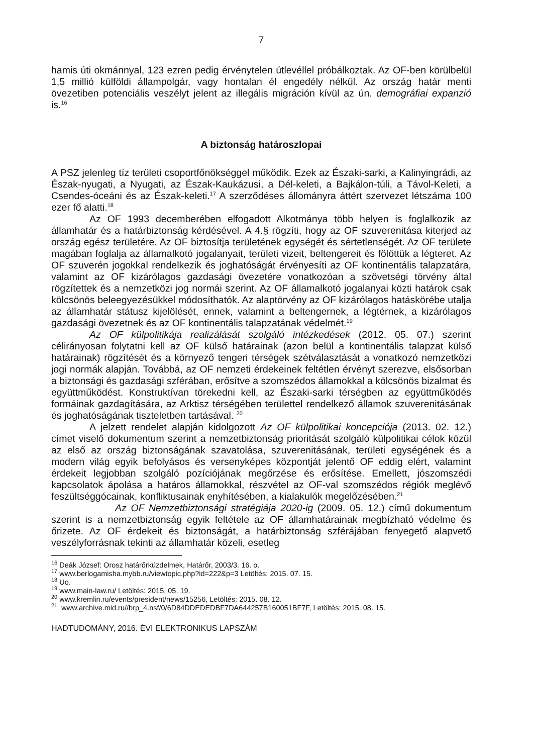7
hamis úti okmánnyal, 123 ezren pedig érvénytelen útlevéllel próbálkoztak. Az OF-ben körülbelül 1,5 millió külföldi állampolgár, vagy hontalan él engedély nélkül. Az ország határ menti övezetiben potenciális veszélyt jelent az illegális migráción kívül az ún. demográfiai expanzió is.<sup>16</sup>
A biztonság határoszlopai
A PSZ jelenleg tíz területi csoportfőnökséggel működik. Ezek az Északi-sarki, a Kalinyingrádi, az Észak-nyugati, a Nyugati, az Észak-Kaukázusi, a Dél-keleti, a Bajkálon-túli, a Távol-Keleti, a Csendes-óceáni és az Észak-keleti.<sup>17</sup> A szerződéses állományra áttért szervezet létszáma 100 ezer fő alatti.<sup>18</sup>
Az OF 1993 decemberében elfogadott Alkotmánya több helyen is foglalkozik az államhatár és a határbiztonság kérdésével. A 4.§ rögzíti, hogy az OF szuverenitása kiterjed az ország egész területére. Az OF biztosítja területének egységét és sértetlenségét. Az OF területe magában foglalja az államalkotó jogalanyait, területi vizeit, beltengereit és fölöttük a légteret. Az OF szuverén jogokkal rendelkezik és joghatóságát érvényesíti az OF kontinentális talapzatára, valamint az OF kizárólagos gazdasági övezetére vonatkozóan a szövetségi törvény által rögzítettek és a nemzetközi jog normái szerint. Az OF államalkotó jogalanyai közti határok csak kölcsönös beleegyezésükkel módosíthatók. Az alaptörvény az OF kizárólagos hatáskörébe utalja az államhatár státusz kijelölését, ennek, valamint a beltengernek, a légtérnek, a kizárólagos gazdasági övezetnek és az OF kontinentális talapzatának védelmét.<sup>19</sup>
Az OF külpolitikája realizálását szolgáló intézkedések (2012. 05. 07.) szerint célirányosan folytatni kell az OF külső határainak (azon belül a kontinentális talapzat külső határainak) rögzítését és a környező tengeri térségek szétválasztását a vonatkozó nemzetközi jogi normák alapján. Továbbá, az OF nemzeti érdekeinek feltétlen érvényt szerezve, elsősorban a biztonsági és gazdasági szférában, erősítve a szomszédos államokkal a kölcsönös bizalmat és együttműködést. Konstruktívan törekedni kell, az Északi-sarki térségben az együttműködés formáinak gazdagítására, az Arktisz térségében területtel rendelkező államok szuverenitásának és joghatóságának tiszteletben tartásával. <sup>20</sup>
A jelzett rendelet alapján kidolgozott Az OF külpolitikai koncepciója (2013. 02. 12.) címet viselő dokumentum szerint a nemzetbiztonság prioritását szolgáló külpolitikai célok közül az első az ország biztonságának szavatolása, szuverenitásának, területi egységének és a modern világ egyik befolyásos és versenyképes központját jelentő OF eddig elért, valamint érdekeit legjobban szolgáló pozíciójának megőrzése és erősítése. Emellett, jószomszédi kapcsolatok ápolása a határos államokkal, részvétel az OF-val szomszédos régiók meglévő feszültséggócainak, konfliktusainak enyhítésében, a kialakulók megelőzésében.<sup>21</sup>
Az OF Nemzetbiztonsági stratégiája 2020-ig (2009. 05. 12.) című dokumentum szerint is a nemzetbiztonság egyik feltétele az OF államhatárainak megbízható védelme és őrizete. Az OF érdekeit és biztonságát, a határbiztonság szférájában fenyegető alapvető veszélyforrásnak tekinti az államhatár közeli, esetleg
<sup>16</sup> Deák József: Orosz határőrküzdelmek, Határőr, 2003/3. 16. o.
<sup>17</sup> www.berlogamisha.mybb.ru/viewtopic.php?id=222&p=3 Letöltés: 2015. 07. 15.
<sup>18</sup> Uo.
<sup>19</sup> www.main-law.ru/ Letöltés: 2015. 05. 19.
<sup>20</sup> www.kremlin.ru/events/president/news/15256, Letöltés: 2015. 08. 12.
<sup>21</sup> www.archive.mid.ru//brp_4.nsf/0/6D84DDEDEDBF7DA644257B160051BF7F, Letöltés: 2015. 08. 15.
HADTUDOMÁNY, 2016. ÉVI ELEKTRONIKUS LAPSZÁM